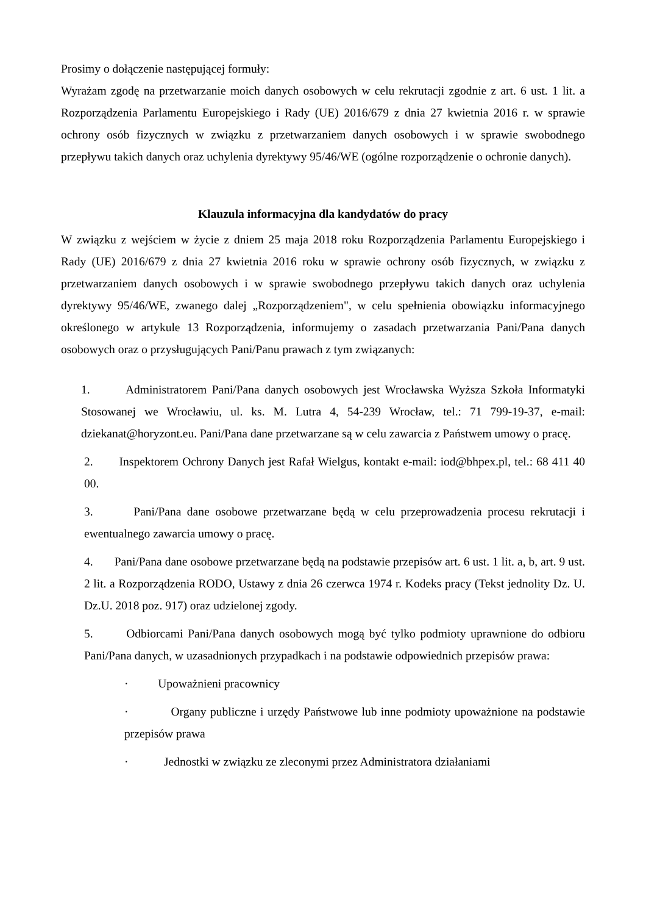Prosimy o dołączenie następującej formuły:
Wyrażam zgodę na przetwarzanie moich danych osobowych w celu rekrutacji zgodnie z art. 6 ust. 1 lit. a Rozporządzenia Parlamentu Europejskiego i Rady (UE) 2016/679 z dnia 27 kwietnia 2016 r. w sprawie ochrony osób fizycznych w związku z przetwarzaniem danych osobowych i w sprawie swobodnego przepływu takich danych oraz uchylenia dyrektywy 95/46/WE (ogólne rozporządzenie o ochronie danych).
Klauzula informacyjna dla kandydatów do pracy
W związku z wejściem w życie z dniem 25 maja 2018 roku Rozporządzenia Parlamentu Europejskiego i Rady (UE) 2016/679 z dnia 27 kwietnia 2016 roku w sprawie ochrony osób fizycznych, w związku z przetwarzaniem danych osobowych i w sprawie swobodnego przepływu takich danych oraz uchylenia dyrektywy 95/46/WE, zwanego dalej „Rozporządzeniem", w celu spełnienia obowiązku informacyjnego określonego w artykule 13 Rozporządzenia, informujemy o zasadach przetwarzania Pani/Pana danych osobowych oraz o przysługujących Pani/Panu prawach z tym związanych:
1. Administratorem Pani/Pana danych osobowych jest Wrocławska Wyższa Szkoła Informatyki Stosowanej we Wrocławiu, ul. ks. M. Lutra 4, 54-239 Wrocław, tel.: 71 799-19-37, e-mail: dziekanat@horyzont.eu. Pani/Pana dane przetwarzane są w celu zawarcia z Państwem umowy o pracę.
2. Inspektorem Ochrony Danych jest Rafał Wielgus, kontakt e-mail: iod@bhpex.pl, tel.: 68 411 40 00.
3. Pani/Pana dane osobowe przetwarzane będą w celu przeprowadzenia procesu rekrutacji i ewentualnego zawarcia umowy o pracę.
4. Pani/Pana dane osobowe przetwarzane będą na podstawie przepisów art. 6 ust. 1 lit. a, b, art. 9 ust. 2 lit. a Rozporządzenia RODO, Ustawy z dnia 26 czerwca 1974 r. Kodeks pracy (Tekst jednolity Dz. U. Dz.U. 2018 poz. 917) oraz udzielonej zgody.
5. Odbiorcami Pani/Pana danych osobowych mogą być tylko podmioty uprawnione do odbioru Pani/Pana danych, w uzasadnionych przypadkach i na podstawie odpowiednich przepisów prawa:
· Upoważnieni pracownicy
· Organy publiczne i urzędy Państwowe lub inne podmioty upoważnione na podstawie przepisów prawa
· Jednostki w związku ze zleconymi przez Administratora działaniami